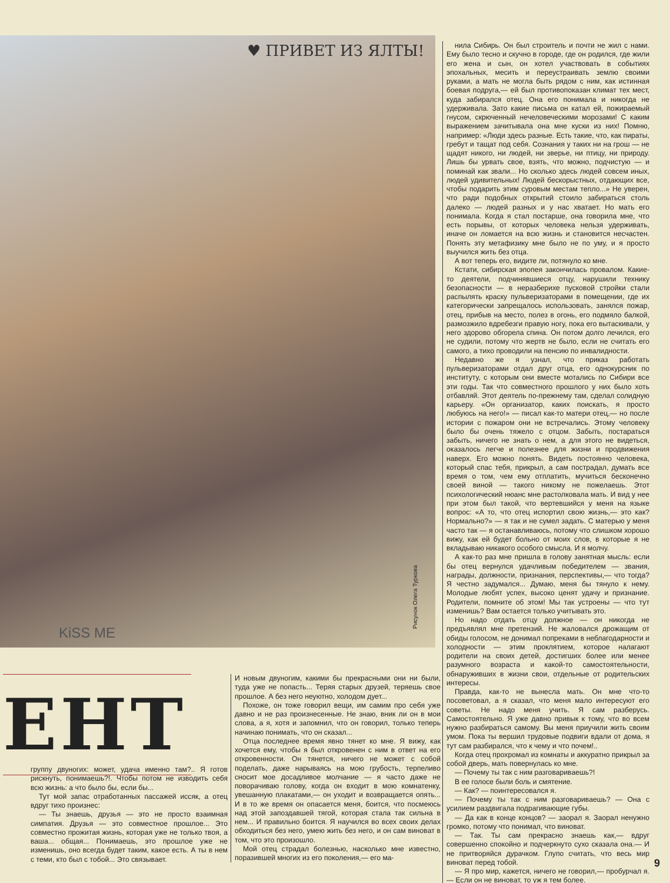♥ ПРИВЕТ ИЗ ЯЛТЫ!
KiSS ME
Рисунок Олега Туркова
нила Сибирь. Он был строитель и почти не жил с нами. Ему было тесно и скучно в городе, где он родился, где жили его жена и сын, он хотел участвовать в событиях эпохальных, месить и переустраивать землю своими руками, а мать не могла быть рядом с ним, как истинная боевая подруга,— ей был противопоказан климат тех мест, куда забирался отец. Она его понимала и никогда не удерживала. Зато какие письма он катал ей, пожираемый гнусом, скрюченный нечеловеческими морозами! С каким выражением зачитывала она мне куски из них! Помню, например: «Люди здесь разные. Есть такие, что, как пираты, гребут и тащат под себя. Сознания у таких ни на грош — не щадят никого, ни людей, ни зверье, ни птицу, ни природу. Лишь бы урвать свое, взять, что можно, подчистую — и поминай как звали... Но сколько здесь людей совсем иных, людей удивительных! Людей бескорыстных, отдающих все, чтобы подарить этим суровым местам тепло...» Не уверен, что ради подобных открытий стоило забираться столь далеко — людей разных и у нас хватает. Но мать его понимала. Когда я стал постарше, она говорила мне, что есть порывы, от которых человека нельзя удерживать, иначе он ломается на всю жизнь и становится несчастен. Понять эту метафизику мне было не по уму, и я просто выучился жить без отца.
А вот теперь его, видите ли, потянуло ко мне.
Кстати, сибирская эпопея закончилась провалом. Какие-то деятели, подчинявшиеся отцу, нарушили технику безопасности — в неразберихе пусковой стройки стали распылять краску пульверизаторами в помещении, где их категорически запрещалось использовать, занялся пожар, отец, прибыв на место, полез в огонь, его подмяло балкой, размозжило вдребезги правую ногу, пока его вытаскивали, у него здорово обгорела спина. Он потом долго лечился, его не судили, потому что жертв не было, если не считать его самого, а тихо проводили на пенсию по инвалидности.
Недавно же я узнал, что приказ работать пульверизаторами отдал друг отца, его однокурсник по институту, с которым они вместе мотались по Сибири все эти годы. Так что совместного прошлого у них было хоть отбавляй. Этот деятель по-прежнему там, сделал солидную карьеру. «Он организатор, каких поискать, я просто любуюсь на него!» — писал как-то матери отец,— но после истории с пожаром они не встречались. Этому человеку было бы очень тяжело с отцом. Забыть, постараться забыть, ничего не знать о нем, а для этого не видеться, оказалось легче и полезнее для жизни и продвижения наверх. Его можно понять. Видеть постоянно человека, который спас тебя, прикрыл, а сам пострадал, думать все время о том, чем ему отплатить, мучиться бесконечно своей виной — такого никому не пожелаешь. Этот психологический нюанс мне растолковала мать. И вид у нее при этом был такой, что вертевшийся у меня на языке вопрос: «А то, что отец испортил свою жизнь,— это как? Нормально?» — я так и не сумел задать. С матерью у меня часто так — я останавливаюсь, потому что слишком хорошо вижу, как ей будет больно от моих слов, в которые я не вкладываю никакого особого смысла. И я молчу.
А как-то раз мне пришла в голову занятная мысль: если бы отец вернулся удачливым победителем — звания, награды, должности, признания, перспективы,— что тогда? Я честно задумался... Думаю, меня бы тянуло к нему. Молодые любят успех, высоко ценят удачу и признание. Родители, помните об этом! Мы так устроены — что тут изменишь? Вам остается только учитывать это.
Но надо отдать отцу должное — он никогда не предъявлял мне претензий. Не жаловался дрожащим от обиды голосом, не донимал попреками в неблагодарности и холодности — этим проклятием, которое налагают родители на своих детей, достигших более или менее разумного возраста и какой-то самостоятельности, обнаруживших в жизни свои, отдельные от родительских интересы.
Правда, как-то не вынесла мать. Он мне что-то посоветовал, а я сказал, что меня мало интересуют его советы. Не надо меня учить. Я сам разберусь. Самостоятельно. Я уже давно привык к тому, что во всем нужно разбираться самому. Вы меня приучили жить своим умом. Пока ты вершил трудовые подвиги вдали от дома, я тут сам разбирался, что к чему и что почем!..
Когда отец прохромал из комнаты и аккуратно прикрыл за собой дверь, мать повернулась ко мне.
— Почему ты так с ним разговариваешь?!
В ее голосе были боль и смятение.
— Как? — поинтересовался я.
— Почему ты так с ним разговариваешь? — Она с усилием раздвигала подрагивающие губы.
— Да как в конце концов? — заорал я. Заорал ненужно громко, потому что понимал, что виноват.
— Так. Ты сам прекрасно знаешь как,— вдруг совершенно спокойно и подчеркнуто сухо сказала она.— И не притворяйся дурачком. Глупо считать, что весь мир виноват перед тобой.
— Я про мир, кажется, ничего не говорил,— пробурчал я.— Если он не виноват, то уж я тем более.
ЕНТ
группу двуногих: может, удача именно там?.. Я готов рискнуть, понимаешь?!. Чтобы потом не изводить себя всю жизнь: а что было бы, если бы...
Тут мой запас отработанных пассажей иссяк, а отец вдруг тихо произнес:
— Ты знаешь, друзья — это не просто взаимная симпатия. Друзья — это совместное прошлое... Это совместно прожитая жизнь, которая уже не только твоя, а ваша... общая... Понимаешь, это прошлое уже не изменишь, оно всегда будет таким, какое есть. А ты в нем с теми, кто был с тобой... Это связывает.
И новым двуногим, какими бы прекрасными они ни были, туда уже не попасть... Теряя старых друзей, теряешь свое прошлое. А без него неуютно, холодом дует...
Похоже, он тоже говорил вещи, им самим про себя уже давно и не раз произнесенные. Не знаю, вник ли он в мои слова, а я, хотя и запомнил, что он говорил, только теперь начинаю понимать, что он сказал...
Отца последнее время явно тянет ко мне. Я вижу, как хочется ему, чтобы я был откровенен с ним в ответ на его откровенности. Он тянется, ничего не может с собой поделать, даже нарываясь на мою грубость, терпеливо сносит мое досадливое молчание — я часто даже не поворачиваю голову, когда он входит в мою комнатенку, увешанную плакатами,— он уходит и возвращается опять... И в то же время он опасается меня, боится, что посмеюсь над этой запоздавшей тягой, которая стала так сильна в нем... И правильно боится. Я научился во всех своих делах обходиться без него, умею жить без него, и он сам виноват в том, что это произошло.
Мой отец страдал болезнью, насколько мне известно, поразившей многих из его поколения,— его ма-
9